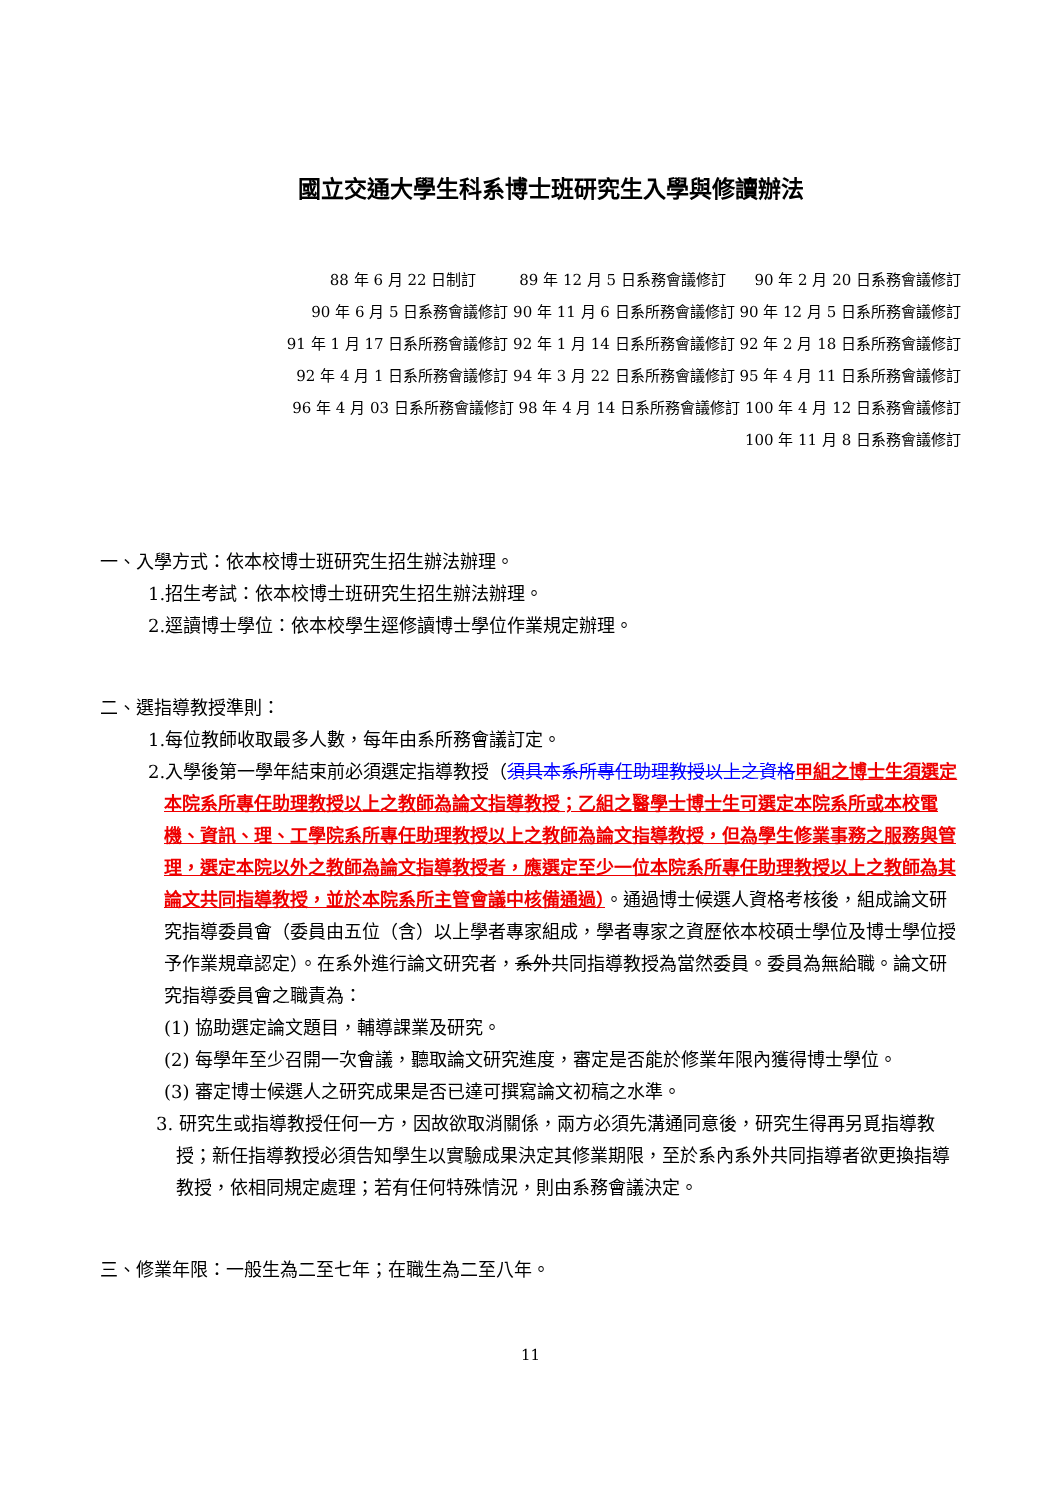國立交通大學生科系博士班研究生入學與修讀辦法
88 年 6 月 22 日制訂 89 年 12 月 5 日系務會議修訂 90 年 2 月 20 日系務會議修訂
90 年 6 月 5 日系務會議修訂 90 年 11 月 6 日系所務會議修訂 90 年 12 月 5 日系所務會議修訂
91 年 1 月 17 日系所務會議修訂 92 年 1 月 14 日系所務會議修訂 92 年 2 月 18 日系所務會議修訂
92 年 4 月 1 日系所務會議修訂 94 年 3 月 22 日系所務會議修訂 95 年 4 月 11 日系所務會議修訂
96 年 4 月 03 日系所務會議修訂 98 年 4 月 14 日系所務會議修訂 100 年 4 月 12 日系務會議修訂
100 年 11 月 8 日系務會議修訂
一、入學方式：依本校博士班研究生招生辦法辦理。
1.招生考試：依本校博士班研究生招生辦法辦理。
2.逕讀博士學位：依本校學生逕修讀博士學位作業規定辦理。
二、選指導教授準則：
1.每位教師收取最多人數，每年由系所務會議訂定。
2.入學後第一學年結束前必須選定指導教授（須具本系所專任助理教授以上之資格 甲組之博士生須選定本院系所專任助理教授以上之教師為論文指導教授；乙組之醫學士博士生可選定本院系所或本校電機、資訊、理、工學院系所專任助理教授以上之教師為論文指導教授，但為學生修業事務之服務與管理，選定本院以外之教師為論文指導教授者，應選定至少一位本院系所專任助理教授以上之教師為其論文共同指導教授，並於本院系所主管會議中核備通過）。通過博士候選人資格考核後，組成論文研究指導委員會（委員由五位（含）以上學者專家組成，學者專家之資歷依本校碩士學位及博士學位授予作業規章認定）。在系外進行論文研究者，系外共同指導教授為當然委員。委員為無給職。論文研究指導委員會之職責為：
(1) 協助選定論文題目，輔導課業及研究。
(2) 每學年至少召開一次會議，聽取論文研究進度，審定是否能於修業年限內獲得博士學位。
(3) 審定博士候選人之研究成果是否已達可撰寫論文初稿之水準。
3. 研究生或指導教授任何一方，因故欲取消關係，兩方必須先溝通同意後，研究生得再另覓指導教授；新任指導教授必須告知學生以實驗成果決定其修業期限，至於系內系外共同指導者欲更換指導教授，依相同規定處理；若有任何特殊情況，則由系務會議決定。
三、修業年限：一般生為二至七年；在職生為二至八年。
11